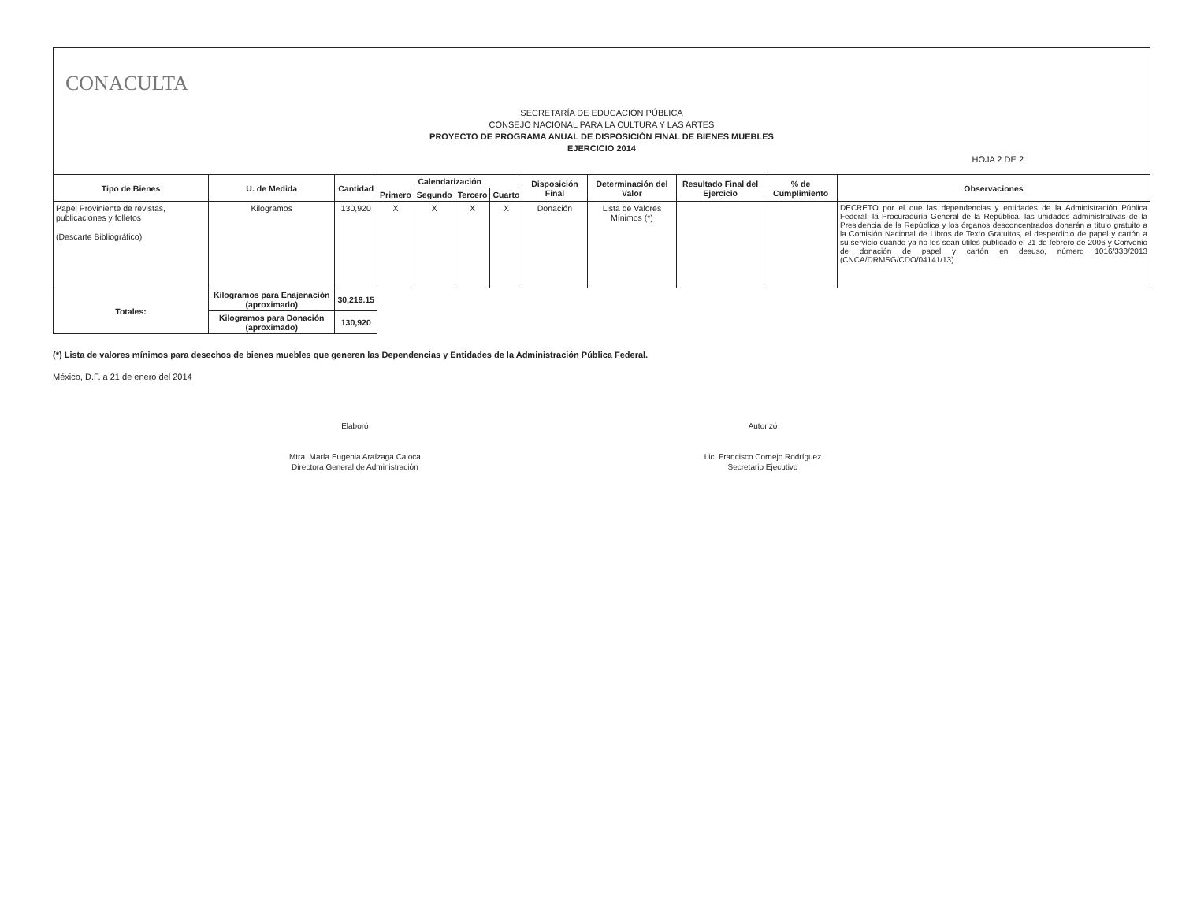CONACULTA
SECRETARÍA DE EDUCACIÓN PÚBLICA
CONSEJO NACIONAL PARA LA CULTURA Y LAS ARTES
PROYECTO DE PROGRAMA ANUAL DE DISPOSICIÓN FINAL DE BIENES MUEBLES
EJERCICIO 2014
HOJA 2 DE 2
| Tipo de Bienes | U. de Medida | Cantidad | Calendarización | | | | Disposición Final | Determinación del Valor | Resultado Final del Ejercicio | % de Cumplimiento | Observaciones |
| --- | --- | --- | --- | --- | --- | --- | --- | --- | --- | --- | --- |
| | | | Primero | Segundo | Tercero | Cuarto | | | | | |
| Papel Proviniente de revistas, publicaciones y folletos (Descarte Bibliográfico) | Kilogramos | 130,920 | X | X | X | X | Donación | Lista de Valores Mínimos (*) | | | DECRETO por el que las dependencias y entidades de la Administración Pública Federal, la Procuraduría General de la República, las unidades administrativas de la Presidencia de la República y los órganos desconcentrados donarán a título gratuito a la Comisión Nacional de Libros de Texto Gratuitos, el desperdicio de papel y cartón a su servicio cuando ya no les sean útiles publicado el 21 de febrero de 2006 y Convenio de donación de papel y cartón en desuso, número 1016/338/2013 (CNCA/DRMSG/CDO/04141/13) |
| Totales: | Kilogramos para Enajenación (aproximado) | 30,219.15 | | | | | | | | | |
| | Kilogramos para Donación (aproximado) | 130,920 | | | | | | | | | |
(*) Lista de valores mínimos para desechos de bienes muebles que generen las Dependencias y Entidades de la Administración Pública Federal.
México, D.F. a 21 de enero del 2014
Elaboró
Mtra. María Eugenia Araízaga Caloca
Directora General de Administración
Autorizó
Lic. Francisco Cornejo Rodríguez
Secretario Ejecutivo